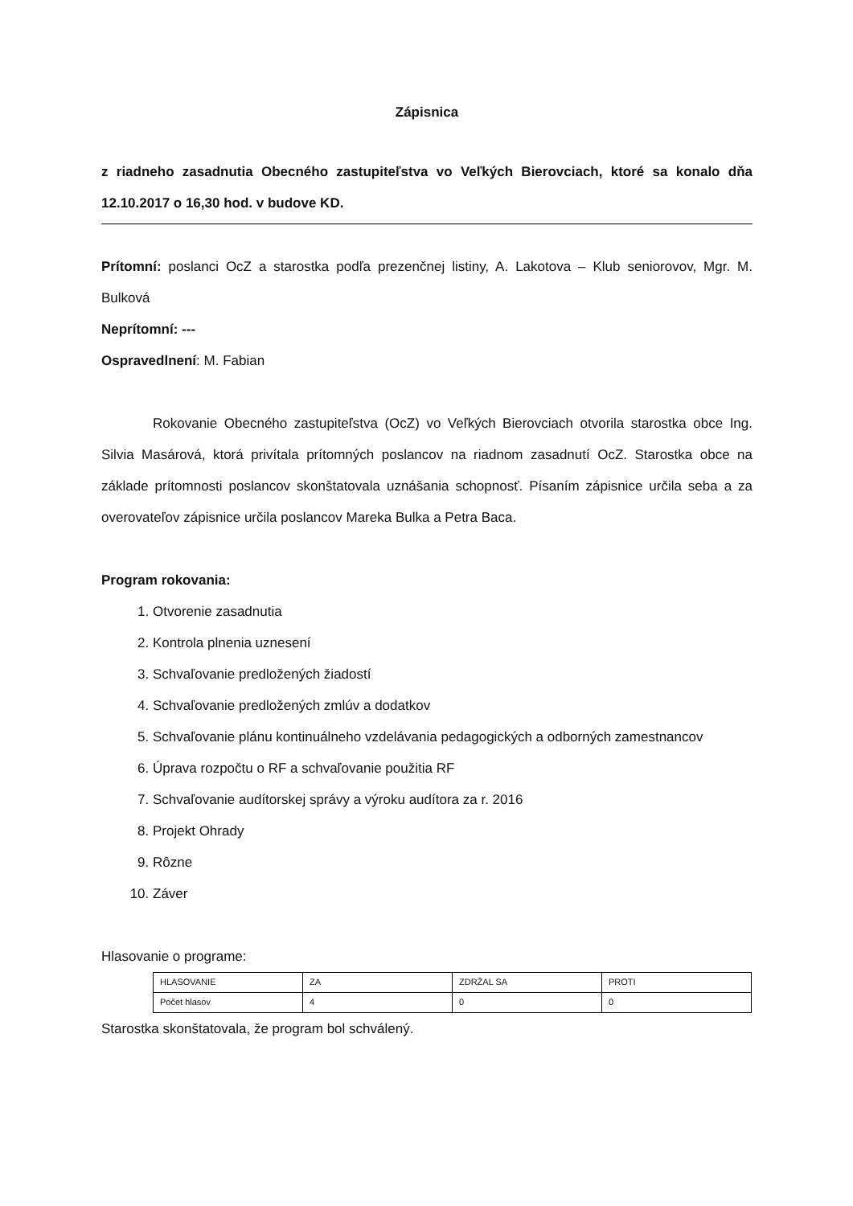Zápisnica
z riadneho zasadnutia Obecného zastupiteľstva vo Veľkých Bierovciach, ktoré sa konalo dňa 12.10.2017 o 16,30 hod. v budove KD.
Prítomní: poslanci OcZ a starostka podľa prezenčnej listiny, A. Lakotova – Klub seniorovov, Mgr. M. Bulková
Neprítomní: ---
Ospravedlnení: M. Fabian
Rokovanie Obecného zastupiteľstva (OcZ) vo Veľkých Bierovciach otvorila starostka obce Ing. Silvia Masárová, ktorá privítala prítomných poslancov na riadnom zasadnutí OcZ. Starostka obce na základe prítomnosti poslancov skonštatovala uznášania schopnosť. Písaním zápisnice určila seba a za overovateľov zápisnice určila poslancov Mareka Bulka a Petra Baca.
Program rokovania:
1. Otvorenie zasadnutia
2. Kontrola plnenia uznesení
3. Schvaľovanie predložených žiadostí
4. Schvaľovanie predložených zmlúv a dodatkov
5. Schvaľovanie plánu kontinuálneho vzdelávania pedagogických a odborných zamestnancov
6. Úprava rozpočtu o RF a schvaľovanie použitia RF
7. Schvaľovanie audítorskej správy a výroku audítora za r. 2016
8. Projekt Ohrady
9. Rôzne
10. Záver
Hlasovanie o programe:
| HLASOVANIE | ZA | ZDRŽAL SA | PROTI |
| Počet hlasov | 4 | 0 | 0 |
Starostka skonštatovala, že program bol schválený.